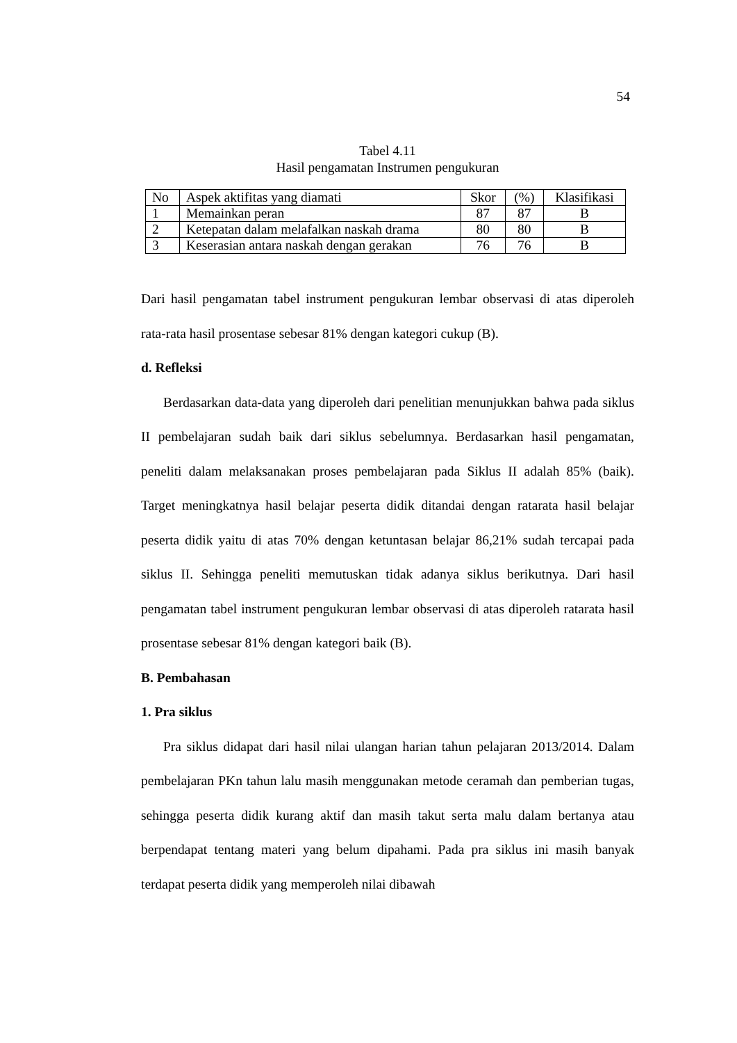54
Tabel 4.11
Hasil pengamatan Instrumen pengukuran
| No | Aspek aktifitas yang diamati | Skor | (%) | Klasifikasi |
| --- | --- | --- | --- | --- |
| 1 | Memainkan peran | 87 | 87 | B |
| 2 | Ketepatan dalam melafalkan naskah drama | 80 | 80 | B |
| 3 | Keserasian antara naskah dengan gerakan | 76 | 76 | B |
Dari hasil pengamatan tabel instrument pengukuran lembar observasi di atas diperoleh rata-rata hasil prosentase sebesar 81% dengan kategori cukup (B).
d. Refleksi
Berdasarkan data-data yang diperoleh dari penelitian menunjukkan bahwa pada siklus II pembelajaran sudah baik dari siklus sebelumnya. Berdasarkan hasil pengamatan, peneliti dalam melaksanakan proses pembelajaran pada Siklus II adalah 85% (baik). Target meningkatnya hasil belajar peserta didik ditandai dengan ratarata hasil belajar peserta didik yaitu di atas 70% dengan ketuntasan belajar 86,21% sudah tercapai pada siklus II. Sehingga peneliti memutuskan tidak adanya siklus berikutnya. Dari hasil pengamatan tabel instrument pengukuran lembar observasi di atas diperoleh ratarata hasil prosentase sebesar 81% dengan kategori baik (B).
B. Pembahasan
1. Pra siklus
Pra siklus didapat dari hasil nilai ulangan harian tahun pelajaran 2013/2014. Dalam pembelajaran PKn tahun lalu masih menggunakan metode ceramah dan pemberian tugas, sehingga peserta didik kurang aktif dan masih takut serta malu dalam bertanya atau berpendapat tentang materi yang belum dipahami. Pada pra siklus ini masih banyak terdapat peserta didik yang memperoleh nilai dibawah